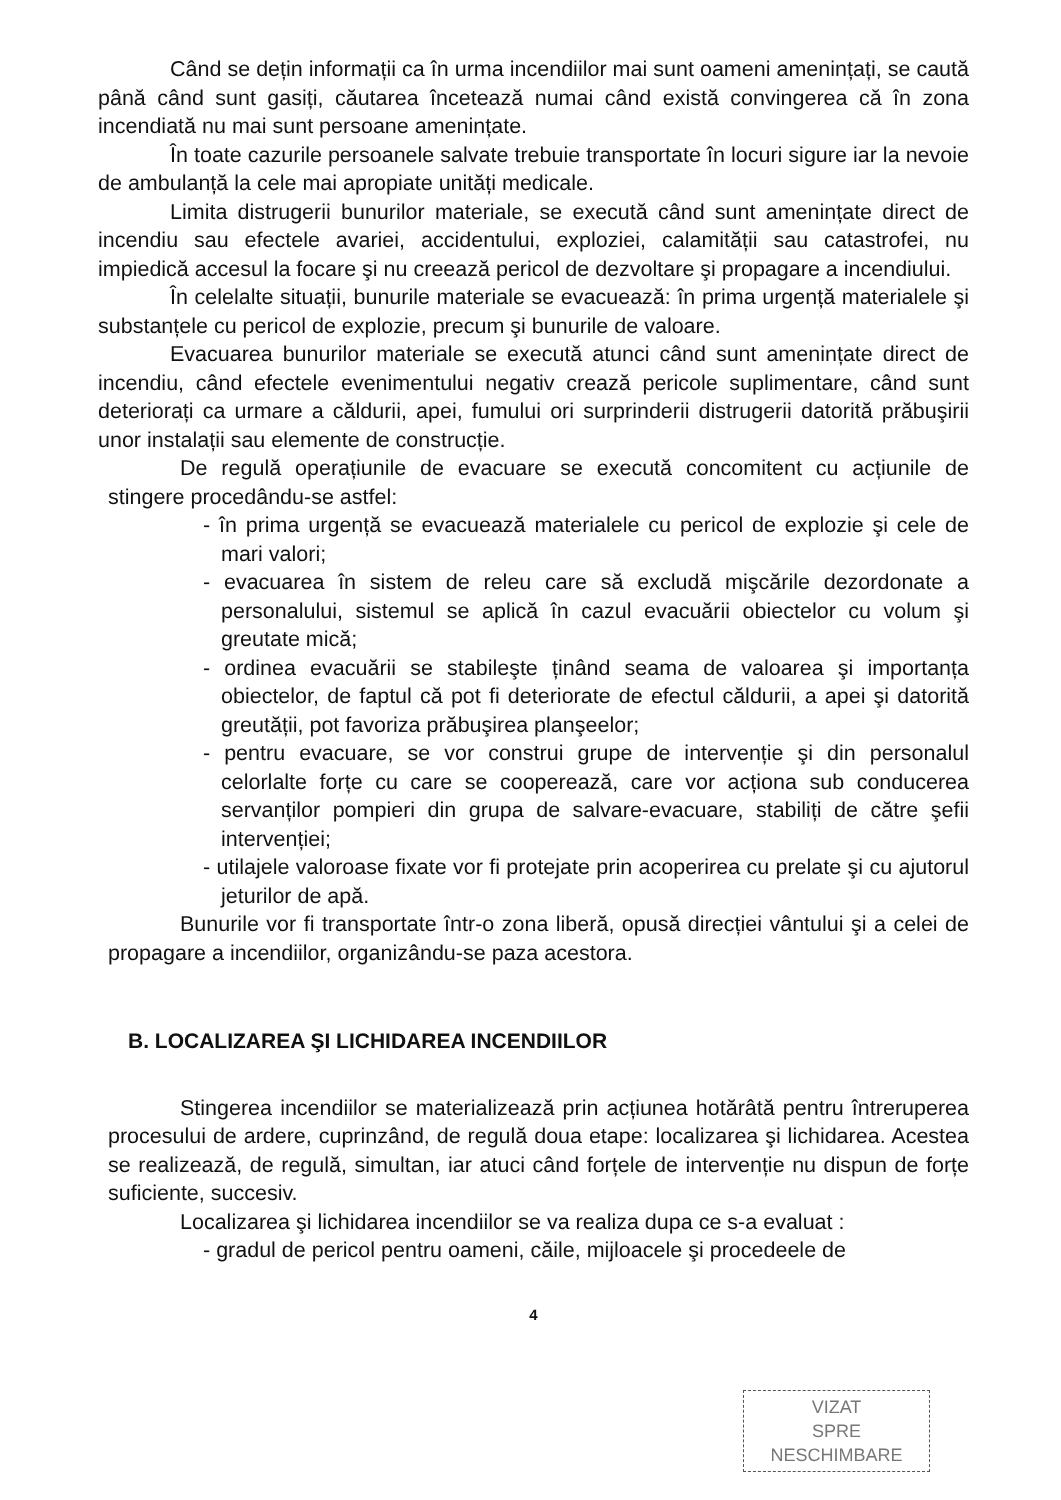Când se dețin informații ca în urma incendiilor mai sunt oameni amenințați, se caută până când sunt gasiți, căutarea încetează numai când există convingerea că în zona incendiată nu mai sunt persoane amenințate.
În toate cazurile persoanele salvate trebuie transportate în locuri sigure iar la nevoie de ambulanță la cele mai apropiate unități medicale.
Limita distrugerii bunurilor materiale, se execută când sunt amenințate direct de incendiu sau efectele avariei, accidentului, exploziei, calamității sau catastrofei, nu impiedică accesul la focare şi nu creează pericol de dezvoltare şi propagare a incendiului.
În celelalte situații, bunurile materiale se evacuează: în prima urgență materialele şi substanțele cu pericol de explozie, precum şi bunurile de valoare.
Evacuarea bunurilor materiale se execută atunci când sunt amenințate direct de incendiu, când efectele evenimentului negativ crează pericole suplimentare, când sunt deteriorați ca urmare a căldurii, apei, fumului ori surprinderii distrugerii datorită prăbuşirii unor instalații sau elemente de construcție.
De regulă operațiunile de evacuare se execută concomitent cu acțiunile de stingere procedându-se astfel:
- în prima urgență se evacuează materialele cu pericol de explozie şi cele de mari valori;
- evacuarea în sistem de releu care să excludă mişcările dezordonate a personalului, sistemul se aplică în cazul evacuării obiectelor cu volum şi greutate mică;
- ordinea evacuării se stabileşte ținând seama de valoarea şi importanța obiectelor, de faptul că pot fi deteriorate de efectul căldurii, a apei şi datorită greutății, pot favoriza prăbuşirea planşeelor;
- pentru evacuare, se vor construi grupe de intervenție şi din personalul celorlalte forțe cu care se cooperează, care vor acționa sub conducerea servanților pompieri din grupa de salvare-evacuare, stabiliți de către şefii intervenției;
- utilajele valoroase fixate vor fi protejate prin acoperirea cu prelate şi cu ajutorul jeturilor de apă.
Bunurile vor fi transportate într-o zona liberă, opusă direcției vântului şi a celei de propagare a incendiilor, organizându-se paza acestora.
B. LOCALIZAREA ŞI LICHIDAREA INCENDIILOR
Stingerea incendiilor se materializează prin acțiunea hotărâtă pentru întreruperea procesului de ardere, cuprinzând, de regulă doua etape: localizarea şi lichidarea. Acestea se realizează, de regulă, simultan, iar atuci când forțele de intervenție nu dispun de forțe suficiente, succesiv.
Localizarea şi lichidarea incendiilor se va realiza dupa ce s-a evaluat :
- gradul de pericol pentru oameni, căile, mijloacele şi procedeele de
4
VIZAT
SPRE
NESCHIMBARE